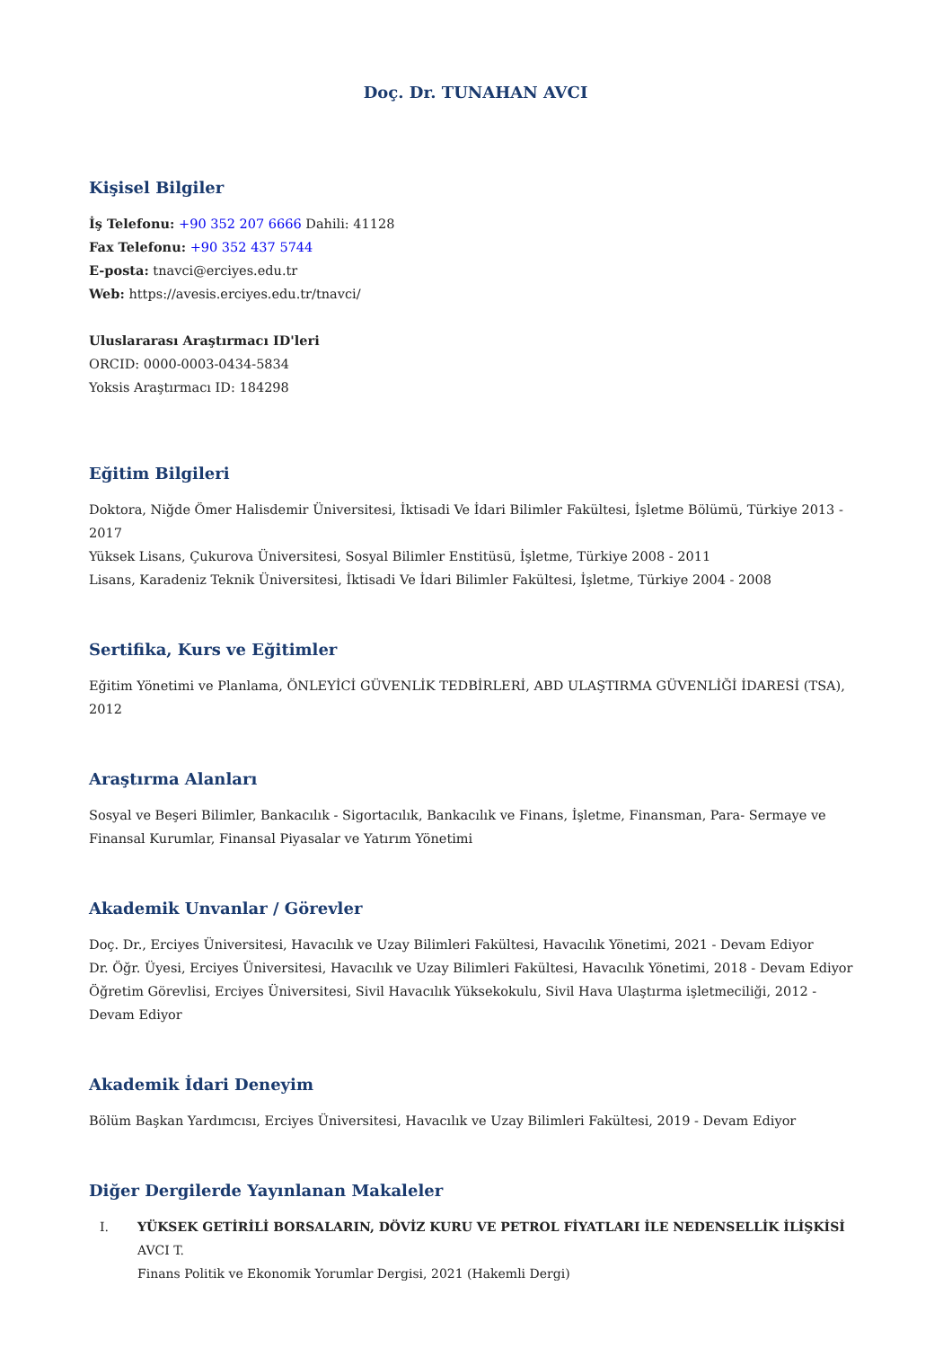Doç. Dr. TUNAHAN AVCI
Kişisel Bilgiler
İş Telefonu: +90 352 207 6666 Dahili: 41128
Fax Telefonu: +90 352 437 5744
E-posta: tnavci@erciyes.edu.tr
Web: https://avesis.erciyes.edu.tr/tnavci/
Uluslararası Araştırmacı ID'leri
ORCID: 0000-0003-0434-5834
Yoksis Araştırmacı ID: 184298
Eğitim Bilgileri
Doktora, Niğde Ömer Halisdemir Üniversitesi, İktisadi Ve İdari Bilimler Fakültesi, İşletme Bölümü, Türkiye 2013 - 2017
Yüksek Lisans, Çukurova Üniversitesi, Sosyal Bilimler Enstitüsü, İşletme, Türkiye 2008 - 2011
Lisans, Karadeniz Teknik Üniversitesi, İktisadi Ve İdari Bilimler Fakültesi, İşletme, Türkiye 2004 - 2008
Sertifika, Kurs ve Eğitimler
Eğitim Yönetimi ve Planlama, ÖNLEYİCİ GÜVENLİK TEDBİRLERİ, ABD ULAŞTIRMA GÜVENLİĞİ İDARESİ (TSA), 2012
Araştırma Alanları
Sosyal ve Beşeri Bilimler, Bankacılık - Sigortacılık, Bankacılık ve Finans, İşletme, Finansman, Para- Sermaye ve Finansal Kurumlar, Finansal Piyasalar ve Yatırım Yönetimi
Akademik Unvanlar / Görevler
Doç. Dr., Erciyes Üniversitesi, Havacılık ve Uzay Bilimleri Fakültesi, Havacılık Yönetimi, 2021 - Devam Ediyor
Dr. Öğr. Üyesi, Erciyes Üniversitesi, Havacılık ve Uzay Bilimleri Fakültesi, Havacılık Yönetimi, 2018 - Devam Ediyor
Öğretim Görevlisi, Erciyes Üniversitesi, Sivil Havacılık Yüksekokulu, Sivil Hava Ulaştırma işletmeciliği, 2012 - Devam Ediyor
Akademik İdari Deneyim
Bölüm Başkan Yardımcısı, Erciyes Üniversitesi, Havacılık ve Uzay Bilimleri Fakültesi, 2019 - Devam Ediyor
Diğer Dergilerde Yayınlanan Makaleler
I. YÜKSEK GETİRİLİ BORSALARIN, DÖVİZ KURU VE PETROL FİYATLARI İLE NEDENSELLİK İLİŞKİSİ
AVCI T.
Finans Politik ve Ekonomik Yorumlar Dergisi, 2021 (Hakemli Dergi)